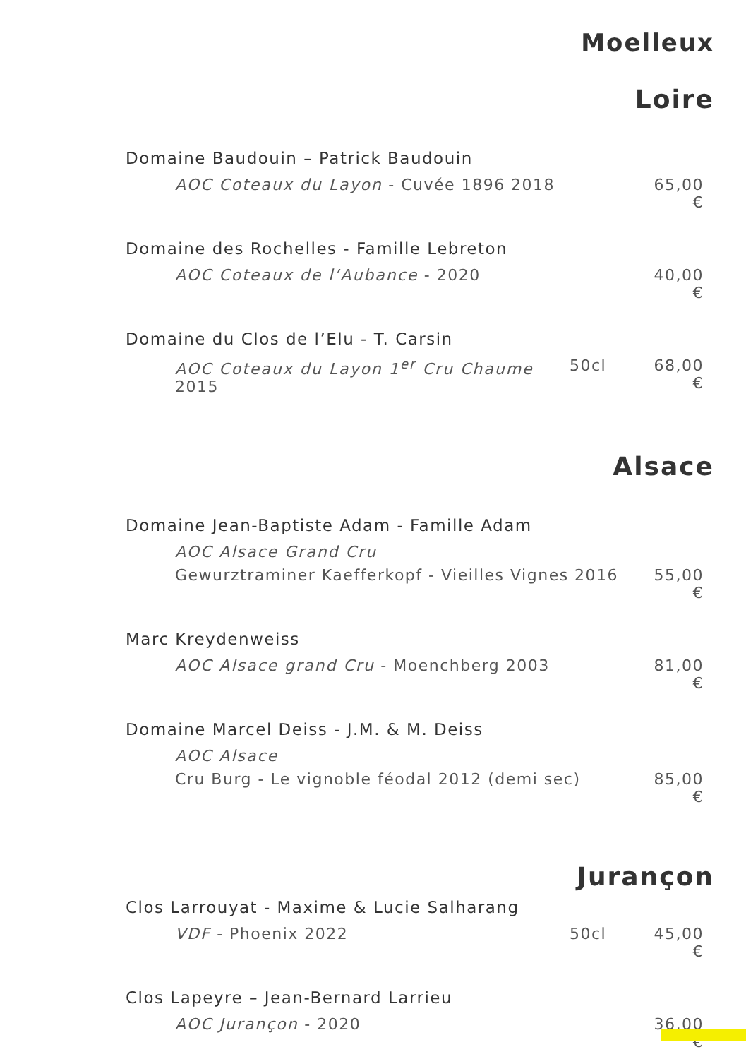Moelleux
Loire
Domaine Baudouin – Patrick Baudouin
AOC Coteaux du Layon - Cuvée 1896 2018 65,00 €
Domaine des Rochelles - Famille Lebreton
AOC Coteaux de l’Aubance - 2020 40,00 €
Domaine du Clos de l’Elu - T. Carsin
AOC Coteaux du Layon 1<sup>er</sup> Cru Chaume 2015 50cl 68,00 €
Alsace
Domaine Jean-Baptiste Adam - Famille Adam
AOC Alsace Grand Cru
Gewurztraminer Kaefferkopf - Vieilles Vignes 2016 55,00 €
Marc Kreydenweiss
AOC Alsace grand Cru - Moenchberg 2003 81,00 €
Domaine Marcel Deiss - J.M. & M. Deiss
AOC Alsace
Cru Burg - Le vignoble féodal 2012 (demi sec) 85,00 €
Jurançon
Clos Larrouyat - Maxime & Lucie Salharang
VDF - Phoenix 2022 50cl 45,00 €
Clos Lapeyre – Jean-Bernard Larrieu
AOC Jurançon - 2020 36,00 €